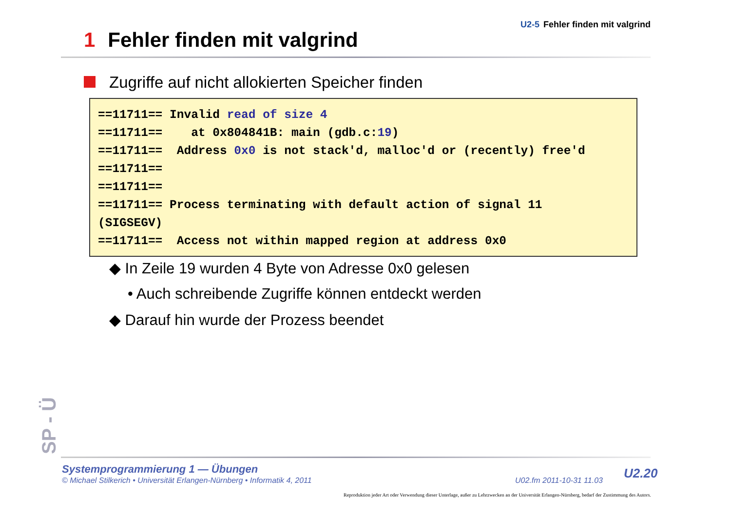U2-5 Fehler finden mit valgrind
1 Fehler finden mit valgrind
Zugriffe auf nicht allokierten Speicher finden
==11711== Invalid read of size 4
==11711==    at 0x804841B: main (gdb.c:19)
==11711==  Address 0x0 is not stack'd, malloc'd or (recently) free'd
==11711==
==11711==
==11711== Process terminating with default action of signal 11
(SIGSEGV)
==11711==  Access not within mapped region at address 0x0
◆ In Zeile 19 wurden 4 Byte von Adresse 0x0 gelesen
• Auch schreibende Zugriffe können entdeckt werden
◆ Darauf hin wurde der Prozess beendet
SP - Ü
Systemprogrammierung 1 — Übungen
© Michael Stilkerich • Universität Erlangen-Nürnberg • Informatik 4, 2011
U02.fm 2011-10-31 11.03 U2.20
Reproduktion jeder Art oder Verwendung dieser Unterlage, außer zu Lehrzwecken an der Universität Erlangen-Nürnberg, bedarf der Zustimmung des Autors.